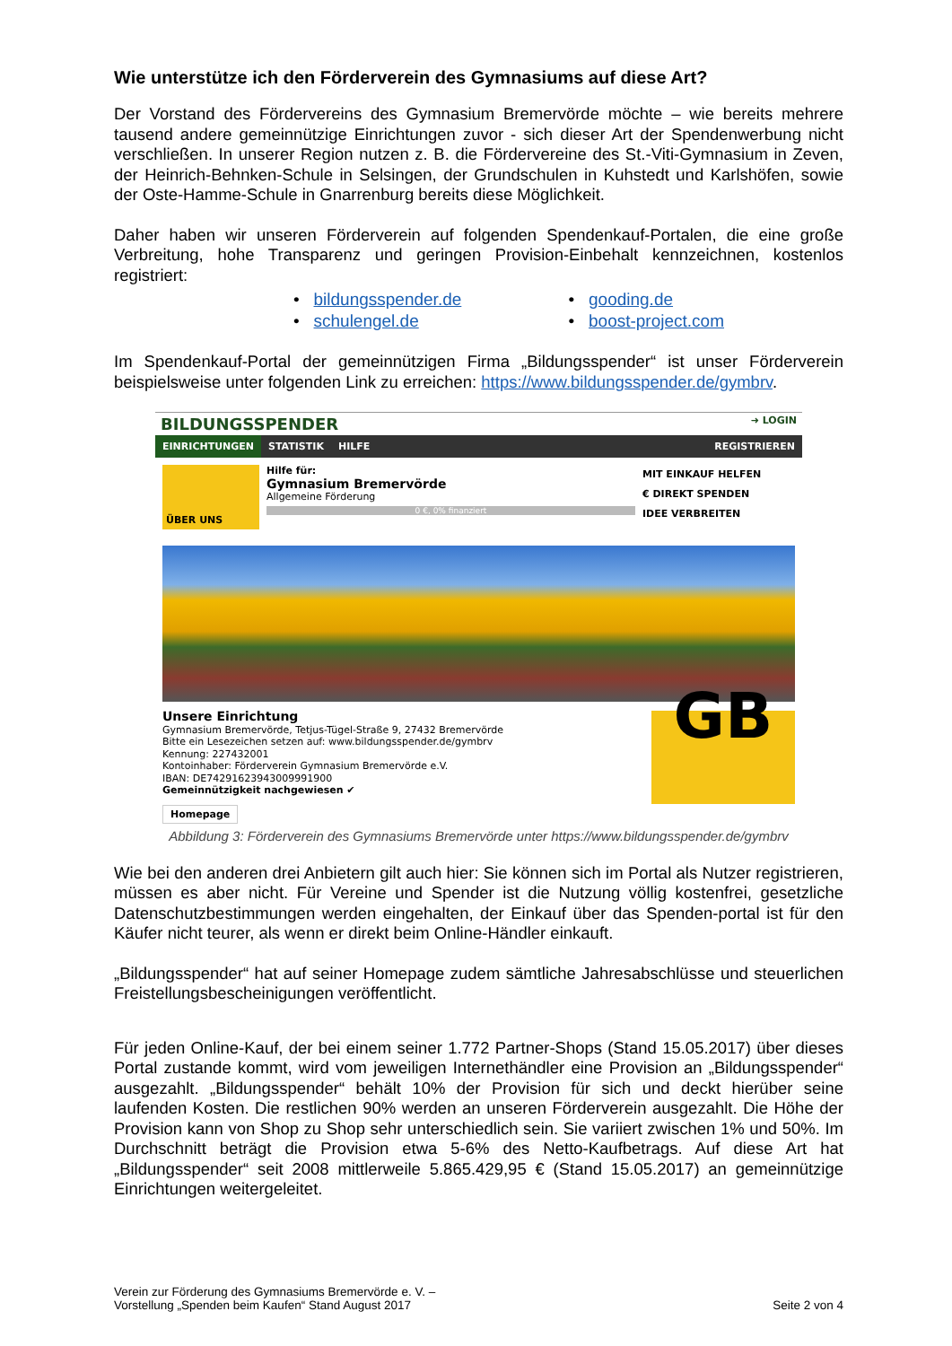Wie unterstütze ich den Förderverein des Gymnasiums auf diese Art?
Der Vorstand des Fördervereins des Gymnasium Bremervörde möchte – wie bereits mehrere tausend andere gemeinnützige Einrichtungen zuvor - sich dieser Art der Spendenwerbung nicht verschließen. In unserer Region nutzen z. B. die Fördervereine des St.-Viti-Gymnasium in Zeven, der Heinrich-Behnken-Schule in Selsingen, der Grundschulen in Kuhstedt und Karlshöfen, sowie der Oste-Hamme-Schule in Gnarrenburg bereits diese Möglichkeit.
Daher haben wir unseren Förderverein auf folgenden Spendenkauf-Portalen, die eine große Verbreitung, hohe Transparenz und geringen Provision-Einbehalt kennzeichnen, kostenlos registriert:
• bildungsspender.de
• gooding.de
• schulengel.de
• boost-project.com
Im Spendenkauf-Portal der gemeinnützigen Firma „Bildungsspender“ ist unser Förderverein beispielsweise unter folgenden Link zu erreichen: https://www.bildungsspender.de/gymbrv.
BILDUNGSSPENDER ➜ LOGIN
EINRICHTUNGEN STATISTIK HILFE REGISTRIEREN
ÜBER UNS
Hilfe für:
Gymnasium Bremervörde
Allgemeine Förderung
0 €, 0% finanziert
MIT EINKAUF HELFEN
€ DIREKT SPENDEN
IDEE VERBREITEN
Unsere Einrichtung
Gymnasium Bremervörde, Tetjus-Tügel-Straße 9, 27432 Bremervörde
Bitte ein Lesezeichen setzen auf: www.bildungsspender.de/gymbrv
Kennung: 227432001
Kontoinhaber: Förderverein Gymnasium Bremervörde e.V.
IBAN: DE74291623943009991900
Gemeinnützigkeit nachgewiesen ✔
Homepage
GB
Abbildung 3: Förderverein des Gymnasiums Bremervörde unter https://www.bildungsspender.de/gymbrv
Wie bei den anderen drei Anbietern gilt auch hier: Sie können sich im Portal als Nutzer registrieren, müssen es aber nicht. Für Vereine und Spender ist die Nutzung völlig kostenfrei, gesetzliche Datenschutzbestimmungen werden eingehalten, der Einkauf über das Spenden-portal ist für den Käufer nicht teurer, als wenn er direkt beim Online-Händler einkauft.
„Bildungsspender“ hat auf seiner Homepage zudem sämtliche Jahresabschlüsse und steuerlichen Freistellungsbescheinigungen veröffentlicht.
Für jeden Online-Kauf, der bei einem seiner 1.772 Partner-Shops (Stand 15.05.2017) über dieses Portal zustande kommt, wird vom jeweiligen Internethändler eine Provision an „Bildungsspender“ ausgezahlt. „Bildungsspender“ behält 10% der Provision für sich und deckt hierüber seine laufenden Kosten. Die restlichen 90% werden an unseren Förderverein ausgezahlt. Die Höhe der Provision kann von Shop zu Shop sehr unterschiedlich sein. Sie variiert zwischen 1% und 50%. Im Durchschnitt beträgt die Provision etwa 5-6% des Netto-Kaufbetrags. Auf diese Art hat „Bildungsspender“ seit 2008 mittlerweile 5.865.429,95 € (Stand 15.05.2017) an gemeinnützige Einrichtungen weitergeleitet.
Verein zur Förderung des Gymnasiums Bremervörde e. V. –
Vorstellung „Spenden beim Kaufen“ Stand August 2017
Seite 2 von 4